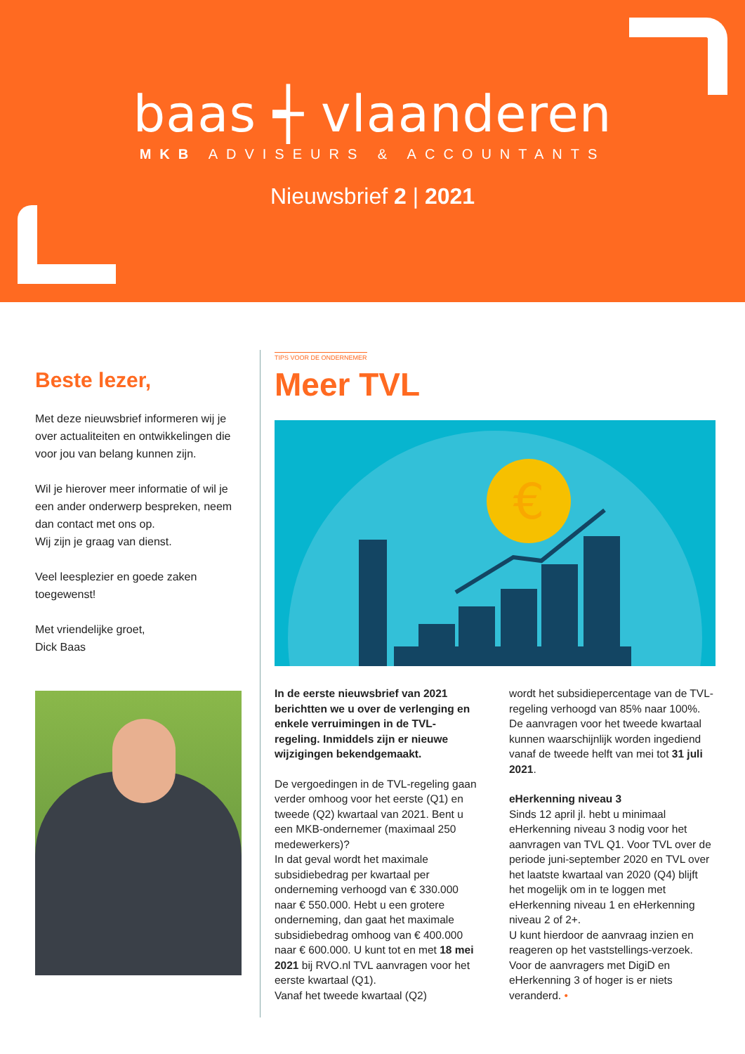baas ┽ vlaanderen
MKB ADVISEURS & ACCOUNTANTS
Nieuwsbrief 2 | 2021
Beste lezer,
Met deze nieuwsbrief informeren wij je over actualiteiten en ontwikkelingen die voor jou van belang kunnen zijn.
Wil je hierover meer informatie of wil je een ander onderwerp bespreken, neem dan contact met ons op.
Wij zijn je graag van dienst.
Veel leesplezier en goede zaken toegewenst!
Met vriendelijke groet,
Dick Baas
TIPS VOOR DE ONDERNEMER
Meer TVL
€
In de eerste nieuwsbrief van 2021 berichtten we u over de verlenging en enkele verruimingen in de TVL-regeling. Inmiddels zijn er nieuwe wijzigingen bekendgemaakt.
De vergoedingen in de TVL-regeling gaan verder omhoog voor het eerste (Q1) en tweede (Q2) kwartaal van 2021. Bent u een MKB-ondernemer (maximaal 250 medewerkers)?
In dat geval wordt het maximale subsidiebedrag per kwartaal per onderneming verhoogd van € 330.000 naar € 550.000. Hebt u een grotere onderneming, dan gaat het maximale subsidiebedrag omhoog van € 400.000 naar € 600.000. U kunt tot en met 18 mei 2021 bij RVO.nl TVL aanvragen voor het eerste kwartaal (Q1).
Vanaf het tweede kwartaal (Q2)
wordt het subsidiepercentage van de TVL-regeling verhoogd van 85% naar 100%. De aanvragen voor het tweede kwartaal kunnen waarschijnlijk worden ingediend vanaf de tweede helft van mei tot 31 juli 2021.
eHerkenning niveau 3
Sinds 12 april jl. hebt u minimaal eHerkenning niveau 3 nodig voor het aanvragen van TVL Q1. Voor TVL over de periode juni-september 2020 en TVL over het laatste kwartaal van 2020 (Q4) blijft het mogelijk om in te loggen met eHerkenning niveau 1 en eHerkenning niveau 2 of 2+.
U kunt hierdoor de aanvraag inzien en reageren op het vaststellings-verzoek. Voor de aanvragers met DigiD en eHerkenning 3 of hoger is er niets veranderd. •